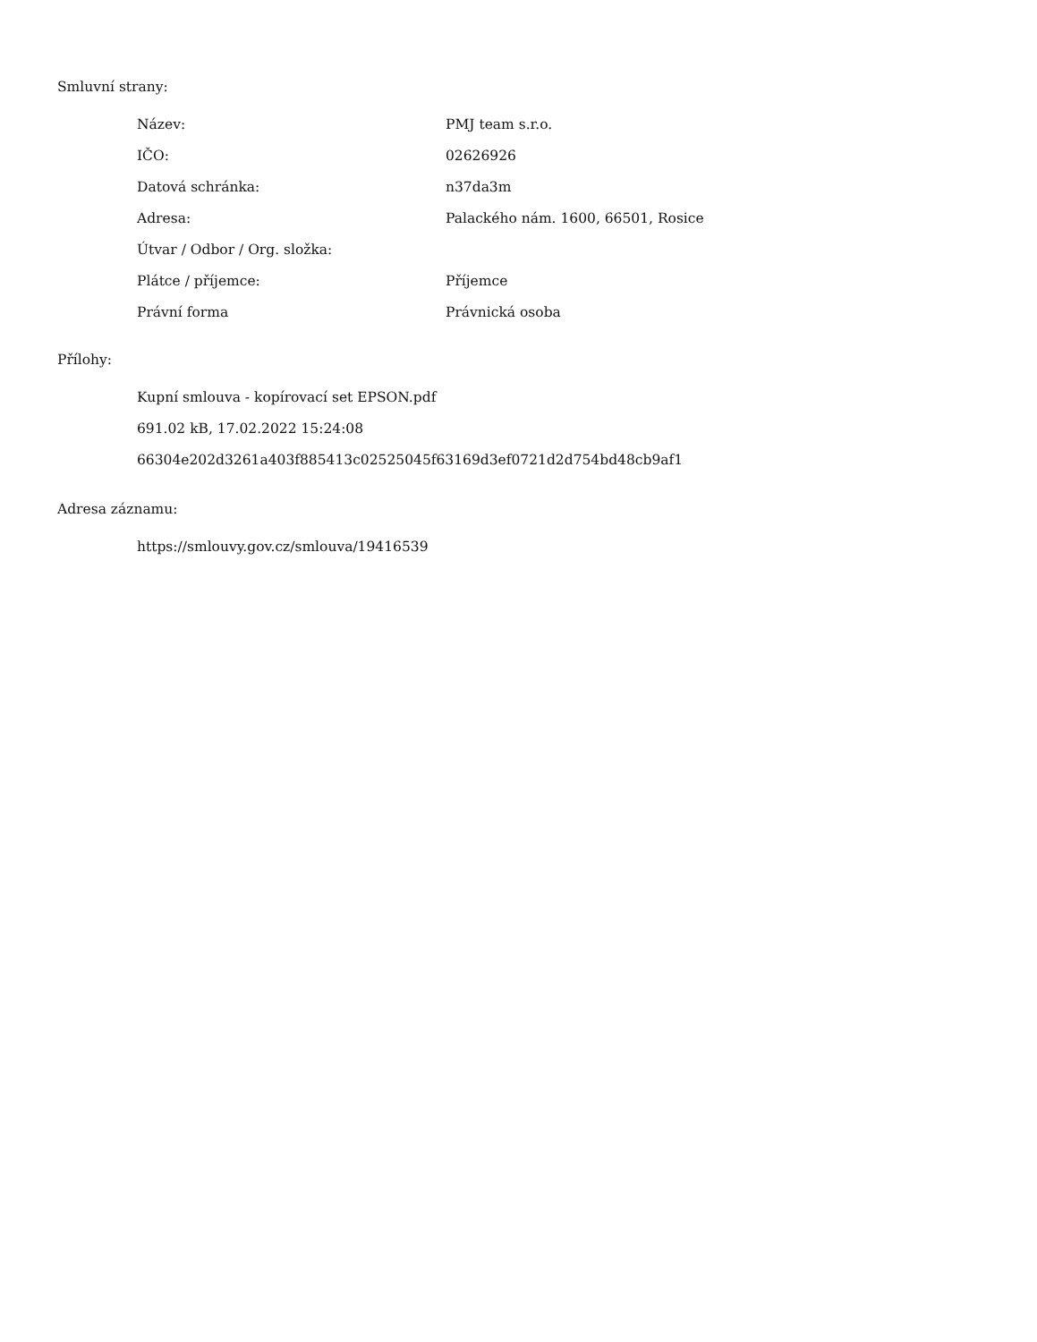Smluvní strany:
| Název: | PMJ team s.r.o. |
| IČO: | 02626926 |
| Datová schránka: | n37da3m |
| Adresa: | Palackého nám. 1600, 66501, Rosice |
| Útvar / Odbor / Org. složka: | |
| Plátce / příjemce: | Příjemce |
| Právní forma | Právnická osoba |
Přílohy:
Kupní smlouva - kopírovací set EPSON.pdf
691.02 kB, 17.02.2022 15:24:08
66304e202d3261a403f885413c02525045f63169d3ef0721d2d754bd48cb9af1
Adresa záznamu:
https://smlouvy.gov.cz/smlouva/19416539